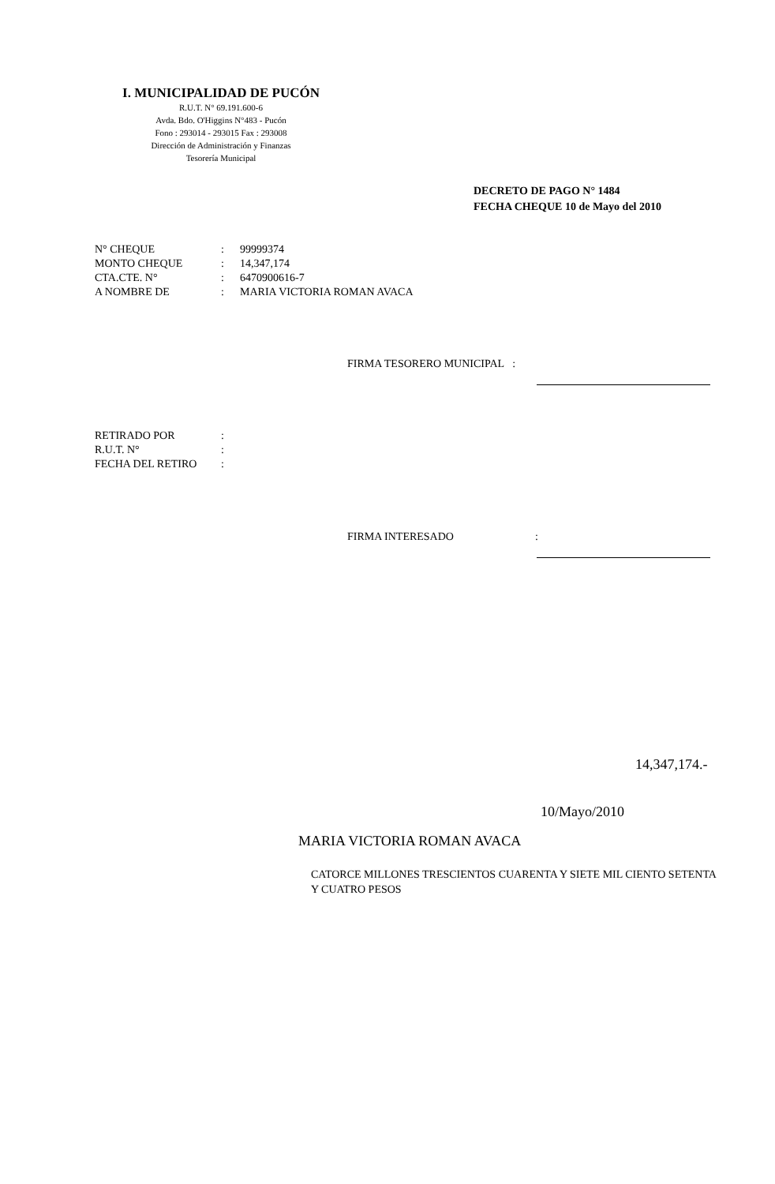I. MUNICIPALIDAD DE PUCÓN
R.U.T. N° 69.191.600-6
Avda. Bdo. O'Higgins N°483 - Pucón
Fono : 293014 - 293015 Fax : 293008
Dirección de Administración y Finanzas
Tesorería Municipal
DECRETO DE PAGO N° 1484
FECHA CHEQUE 10 de Mayo del 2010
| N° CHEQUE | : | 99999374 |
| MONTO CHEQUE | : | 14,347,174 |
| CTA.CTE. N° | : | 6470900616-7 |
| A NOMBRE DE | : | MARIA VICTORIA ROMAN AVACA |
FIRMA TESORERO MUNICIPAL :
| RETIRADO POR | : |
| R.U.T. N° | : |
| FECHA DEL RETIRO | : |
FIRMA INTERESADO :
14,347,174.-
10/Mayo/2010
MARIA VICTORIA ROMAN AVACA
CATORCE MILLONES TRESCIENTOS CUARENTA Y SIETE MIL CIENTO SETENTA Y CUATRO PESOS